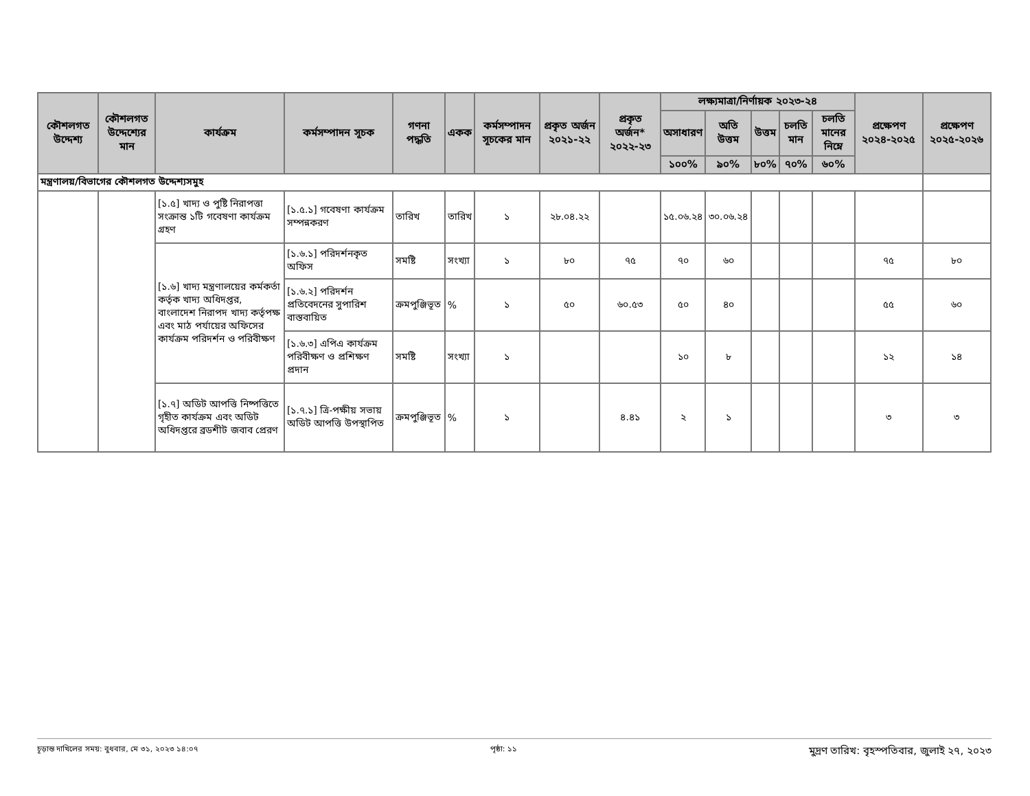| কৌশলগত উদ্দেশ্য | কৌশলগত উদ্দেশ্যের মান | কার্যক্রম | কর্মসম্পাদন সূচক | গণনা পদ্ধতি | একক | কর্মসম্পাদন সূচকের মান | প্রকৃত অর্জন ২০২১-২২ | প্রকৃত অর্জন* ২০২২-২৩ | লক্ষ্যমাত্রা/নির্ণায়ক ২০২৩-২৪ | | | | | প্রক্ষেপণ ২০২৪-২০২৫ | প্রক্ষেপণ ২০২৫-২০২৬ |
| --- | --- | --- | --- | --- | --- | --- | --- | --- | --- | --- | --- | --- | --- | --- | --- |
| | | | | | | | | | অসাধারণ | অতি উত্তম | উত্তম | চলতি মান | চলতি মানের নিম্নে | | |
| | | | | | | | | | ১০০% | ৯০% | ৮০% | ৭০% | ৬০% | | |
| মন্ত্রণালয়/বিভাগের কৌশলগত উদ্দেশ্যসমুহ | | | | | | | | | | | | | | | |
| | | [১.৫] খাদ্য ও পুষ্টি নিরাপত্তা সংক্রান্ত ১টি গবেষণা কার্যক্রম গ্রহণ | [১.৫.১] গবেষণা কার্যক্রম সম্পন্নকরণ | তারিখ | তারিখ | ১ | ২৮.০৪.২২ | | ১৫.০৬.২৪ | ৩০.০৬.২৪ | | | | | |
| | | [১.৬] খাদ্য মন্ত্রণালয়ের কর্মকর্তা কর্তৃক খাদ্য অধিদপ্তর, বাংলাদেশ নিরাপদ খাদ্য কর্তৃপক্ষ এবং মাঠ পর্যায়ের অফিসের কার্যক্রম পরিদর্শন ও পরিবীক্ষণ | [১.৬.১] পরিদর্শনকৃত অফিস | সমষ্টি | সংখ্যা | ১ | ৮০ | ৭৫ | ৭০ | ৬০ | | | | ৭৫ | ৮০ |
| | | | [১.৬.২] পরিদর্শন প্রতিবেদনের সুপারিশ বাস্তবায়িত | ক্রমপুঞ্জিভূত | % | ১ | ৫০ | ৬০.৫৩ | ৫০ | ৪০ | | | | ৫৫ | ৬০ |
| | | | [১.৬.৩] এপিএ কার্যক্রম পরিবীক্ষণ ও প্রশিক্ষণ প্রদান | সমষ্টি | সংখ্যা | ১ | | | ১০ | ৮ | | | | ১২ | ১৪ |
| | | [১.৭] অডিট আপত্তি নিষ্পত্তিতে গৃহীত কার্যক্রম এবং অডিট অধিদপ্তরে ব্রডশীট জবাব প্রেরণ | [১.৭.১] ত্রি-পক্ষীয় সভায় অডিট আপত্তি উপস্থাপিত | ক্রমপুঞ্জিভূত | % | ১ | | ৪.৪১ | ২ | ১ | | | | ৩ | ৩ |
চূড়ান্ত দাখিলের সময়: বুধবার, মে ৩১, ২০২৩ ১৪:০৭ পৃষ্ঠা: ১১ মুদ্রণ তারিখ: বৃহস্পতিবার, জুলাই ২৭, ২০২৩